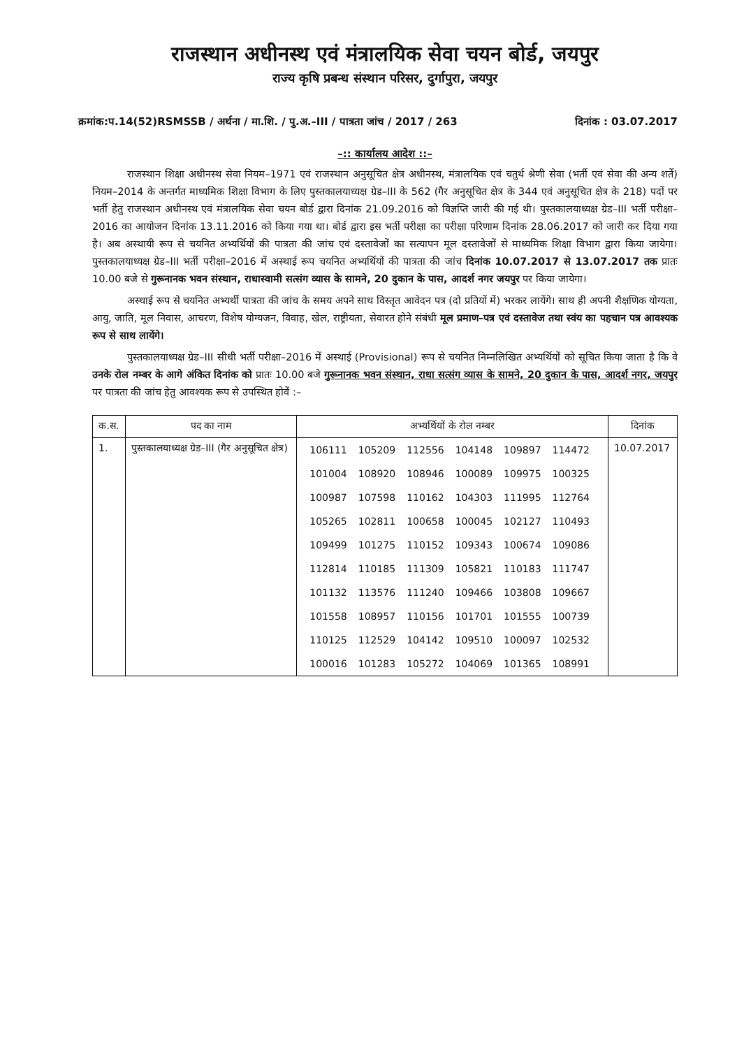राजस्थान अधीनस्थ एवं मंत्रालयिक सेवा चयन बोर्ड, जयपुर
राज्य कृषि प्रबन्ध संस्थान परिसर, दुर्गापुरा, जयपुर
क्रमांक:प.14(52)RSMSSB / अर्थना / मा.शि. / पु.अ.–III / पात्रता जांच / 2017 / 263 दिनांक : 03.07.2017
–:: कार्यालय आदेश ::–
राजस्थान शिक्षा अधीनस्थ सेवा नियम–1971 एवं राजस्थान अनुसूचित क्षेत्र अधीनस्थ, मंत्रालयिक एवं चतुर्थ श्रेणी सेवा (भर्ती एवं सेवा की अन्य शर्ते) नियम–2014 के अन्तर्गत माध्यमिक शिक्षा विभाग के लिए पुस्तकालयाध्यक्ष ग्रेड–III के 562 (गैर अनुसूचित क्षेत्र के 344 एवं अनुसूचित क्षेत्र के 218) पदों पर भर्ती हेतु राजस्थान अधीनस्थ एवं मंत्रालयिक सेवा चयन बोर्ड द्वारा दिनांक 21.09.2016 को विज्ञप्ति जारी की गई थी। पुस्तकालयाध्यक्ष ग्रेड–III भर्ती परीक्षा–2016 का आयोजन दिनांक 13.11.2016 को किया गया था। बोर्ड द्वारा इस भर्ती परीक्षा का परीक्षा परिणाम दिनांक 28.06.2017 को जारी कर दिया गया है। अब अस्थायी रूप से चयनित अभ्यर्थियों की पात्रता की जांच एवं दस्तावेजों का सत्यापन मूल दस्तावेजों से माध्यमिक शिक्षा विभाग द्वारा किया जायेगा। पुस्तकालयाध्यक्ष ग्रेड–III भर्ती परीक्षा–2016 में अस्थाई रूप चयनित अभ्यर्थियों की पात्रता की जांच दिनांक 10.07.2017 से 13.07.2017 तक प्रातः 10.00 बजे से गुरूनानक भवन संस्थान, राधास्वामी सत्संग व्यास के सामने, 20 दुकान के पास, आदर्श नगर जयपुर पर किया जायेगा।
अस्थाई रूप से चयनित अभ्यर्थी पात्रता की जांच के समय अपने साथ विस्तृत आवेदन पत्र (दो प्रतियों में) भरकर लायेंगे। साथ ही अपनी शैक्षणिक योग्यता, आयु, जाति, मूल निवास, आचरण, विशेष योग्यजन, विवाह, खेल, राष्ट्रीयता, सेवारत होने संबंधी मूल प्रमाण–पत्र एवं दस्तावेज तथा स्वंय का पहचान पत्र आवश्यक रूप से साथ लायेंगे।
पुस्तकालयाध्यक्ष ग्रेड–III सीधी भर्ती परीक्षा–2016 में अस्थाई (Provisional) रूप से चयनित निम्नलिखित अभ्यर्थियों को सूचित किया जाता है कि वे उनके रोल नम्बर के आगे अंकित दिनांक को प्रातः 10.00 बजे गुरूनानक भवन संस्थान, राधा सत्संग व्यास के सामने, 20 दुकान के पास, आदर्श नगर, जयपुर पर पात्रता की जांच हेतु आवश्यक रूप से उपस्थित होवें :–
| क.स. | पद का नाम | अभ्यर्थियों के रोल नम्बर | दिनांक |
| --- | --- | --- | --- |
| 1. | पुस्तकालयाध्यक्ष ग्रेड–III (गैर अनुसूचित क्षेत्र) | / 106111 / 105209 / 112556 / 104148 / 109897 / 114472 / / 101004 / 108920 / 108946 / 100089 / 109975 / 100325 / / 100987 / 107598 / 110162 / 104303 / 111995 / 112764 / / 105265 / 102811 / 100658 / 100045 / 102127 / 110493 / / 109499 / 101275 / 110152 / 109343 / 100674 / 109086 / / 112814 / 110185 / 111309 / 105821 / 110183 / 111747 / / 101132 / 113576 / 111240 / 109466 / 103808 / 109667 / / 101558 / 108957 / 110156 / 101701 / 101555 / 100739 / / 110125 / 112529 / 104142 / 109510 / 100097 / 102532 / / 100016 / 101283 / 105272 / 104069 / 101365 / 108991 / | 10.07.2017 |